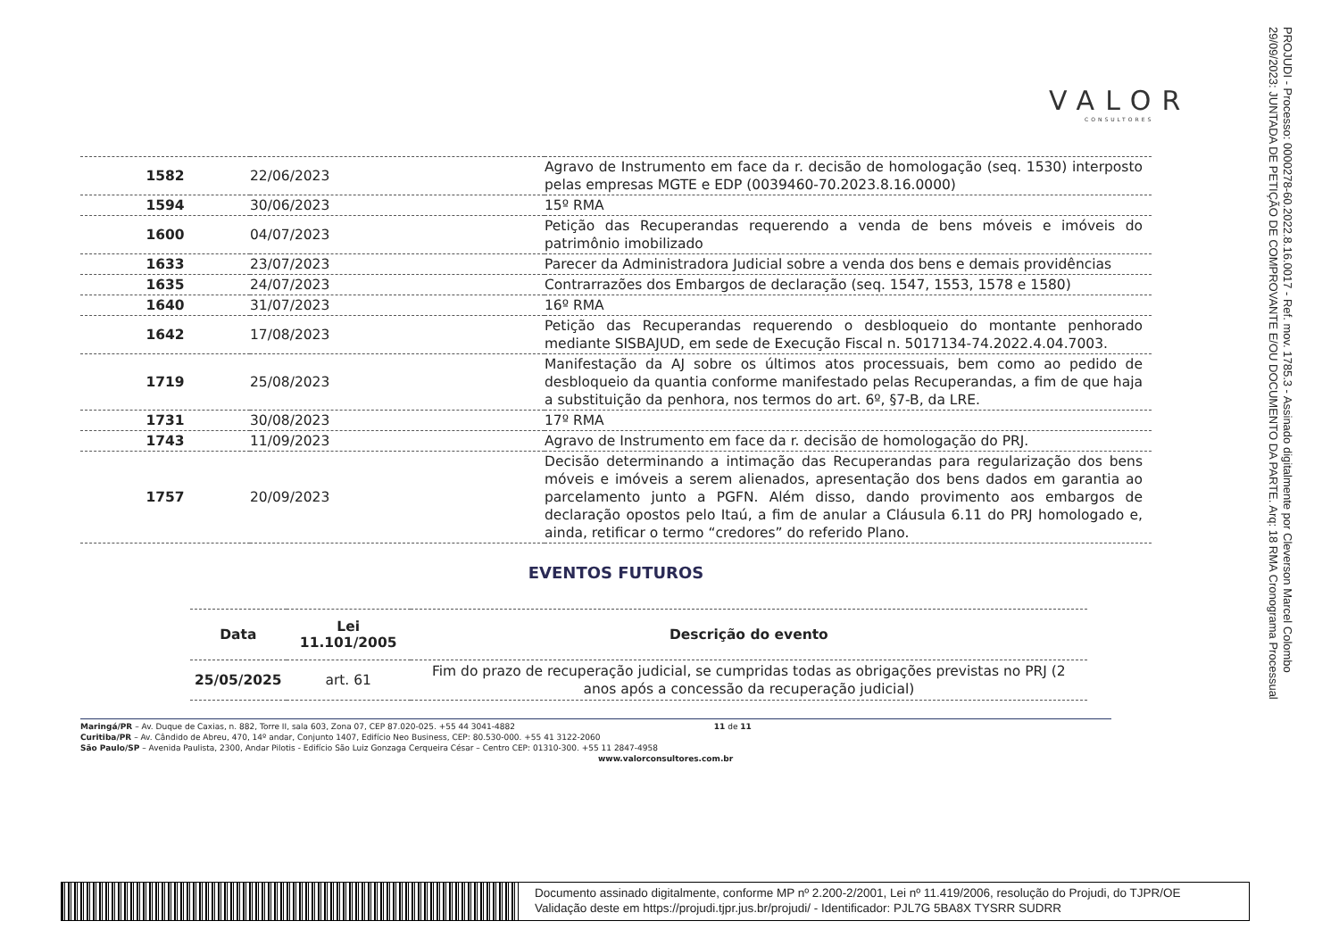PROJUDI - Processo: 0000278-60.2022.8.16.0017 - Ref. mov. 1785.3 - Assinado digitalmente por Cleverson Marcel Colombo
29/09/2023: JUNTADA DE PETIÇÃO DE COMPROVANTE E/OU DOCUMENTO DA PARTE. Arq: 18 RMA Cronograma Processual
VALOR
CONSULTORES
| 1582 | 22/06/2023 | Agravo de Instrumento em face da r. decisão de homologação (seq. 1530) interposto pelas empresas MGTE e EDP (0039460-70.2023.8.16.0000) |
| 1594 | 30/06/2023 | 15º RMA |
| 1600 | 04/07/2023 | Petição das Recuperandas requerendo a venda de bens móveis e imóveis do patrimônio imobilizado |
| 1633 | 23/07/2023 | Parecer da Administradora Judicial sobre a venda dos bens e demais providências |
| 1635 | 24/07/2023 | Contrarrazões dos Embargos de declaração (seq. 1547, 1553, 1578 e 1580) |
| 1640 | 31/07/2023 | 16º RMA |
| 1642 | 17/08/2023 | Petição das Recuperandas requerendo o desbloqueio do montante penhorado mediante SISBAJUD, em sede de Execução Fiscal n. 5017134-74.2022.4.04.7003. |
| 1719 | 25/08/2023 | Manifestação da AJ sobre os últimos atos processuais, bem como ao pedido de desbloqueio da quantia conforme manifestado pelas Recuperandas, a fim de que haja a substituição da penhora, nos termos do art. 6º, §7-B, da LRE. |
| 1731 | 30/08/2023 | 17º RMA |
| 1743 | 11/09/2023 | Agravo de Instrumento em face da r. decisão de homologação do PRJ. |
| 1757 | 20/09/2023 | Decisão determinando a intimação das Recuperandas para regularização dos bens móveis e imóveis a serem alienados, apresentação dos bens dados em garantia ao parcelamento junto a PGFN. Além disso, dando provimento aos embargos de declaração opostos pelo Itaú, a fim de anular a Cláusula 6.11 do PRJ homologado e, ainda, retificar o termo “credores” do referido Plano. |
EVENTOS FUTUROS
| Data | Lei 11.101/2005 | Descrição do evento |
| --- | --- | --- |
| 25/05/2025 | art. 61 | Fim do prazo de recuperação judicial, se cumpridas todas as obrigações previstas no PRJ (2 anos após a concessão da recuperação judicial) |
Maringá/PR – Av. Duque de Caxias, n. 882, Torre II, sala 603, Zona 07, CEP 87.020-025. +55 44 3041-4882 11 de 11
Curitiba/PR – Av. Cândido de Abreu, 470, 14º andar, Conjunto 1407, Edifício Neo Business, CEP: 80.530-000. +55 41 3122-2060
São Paulo/SP – Avenida Paulista, 2300, Andar Pilotis - Edifício São Luiz Gonzaga Cerqueira César – Centro CEP: 01310-300. +55 11 2847-4958
www.valorconsultores.com.br
Documento assinado digitalmente, conforme MP nº 2.200-2/2001, Lei nº 11.419/2006, resolução do Projudi, do TJPR/OE
Validação deste em https://projudi.tjpr.jus.br/projudi/ - Identificador: PJL7G 5BA8X TYSRR SUDRR